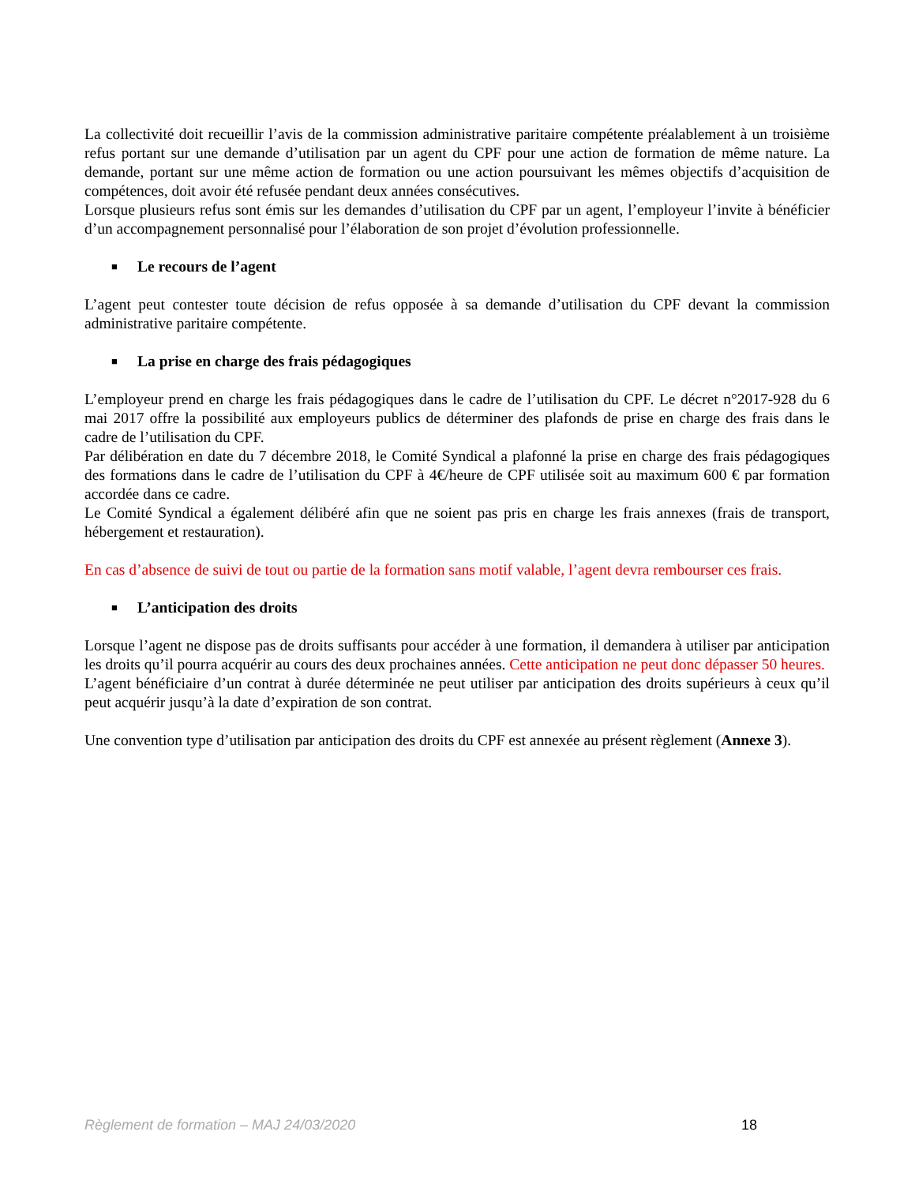La collectivité doit recueillir l’avis de la commission administrative paritaire compétente préalablement à un troisième refus portant sur une demande d’utilisation par un agent du CPF pour une action de formation de même nature. La demande, portant sur une même action de formation ou une action poursuivant les mêmes objectifs d’acquisition de compétences, doit avoir été refusée pendant deux années consécutives.
Lorsque plusieurs refus sont émis sur les demandes d’utilisation du CPF par un agent, l’employeur l’invite à bénéficier d’un accompagnement personnalisé pour l’élaboration de son projet d’évolution professionnelle.
■ Le recours de l’agent
L’agent peut contester toute décision de refus opposée à sa demande d’utilisation du CPF devant la commission administrative paritaire compétente.
■ La prise en charge des frais pédagogiques
L’employeur prend en charge les frais pédagogiques dans le cadre de l’utilisation du CPF. Le décret n°2017-928 du 6 mai 2017 offre la possibilité aux employeurs publics de déterminer des plafonds de prise en charge des frais dans le cadre de l’utilisation du CPF.
Par délibération en date du 7 décembre 2018, le Comité Syndical a plafonné la prise en charge des frais pédagogiques des formations dans le cadre de l’utilisation du CPF à 4€/heure de CPF utilisée soit au maximum 600 € par formation accordée dans ce cadre.
Le Comité Syndical a également délibéré afin que ne soient pas pris en charge les frais annexes (frais de transport, hébergement et restauration).
En cas d’absence de suivi de tout ou partie de la formation sans motif valable, l’agent devra rembourser ces frais.
■ L’anticipation des droits
Lorsque l’agent ne dispose pas de droits suffisants pour accéder à une formation, il demandera à utiliser par anticipation les droits qu’il pourra acquérir au cours des deux prochaines années. Cette anticipation ne peut donc dépasser 50 heures.
L’agent bénéficiaire d’un contrat à durée déterminée ne peut utiliser par anticipation des droits supérieurs à ceux qu’il peut acquérir jusqu’à la date d’expiration de son contrat.
Une convention type d’utilisation par anticipation des droits du CPF est annexée au présent règlement (Annexe 3).
Règlement de formation – MAJ 24/03/2020 18